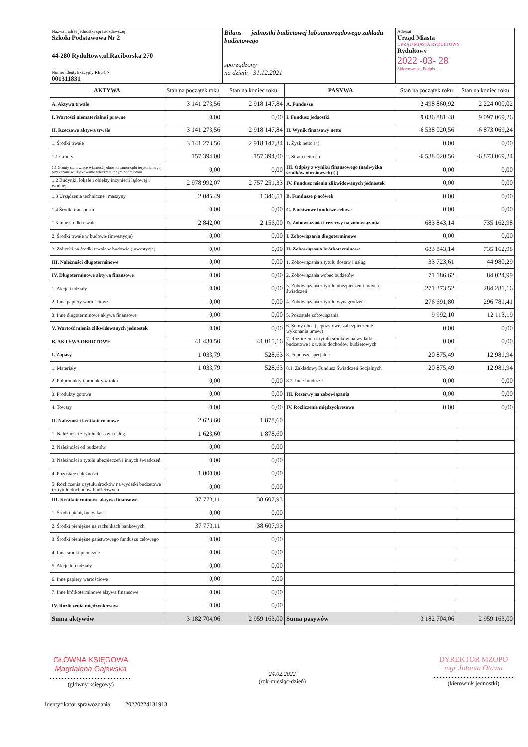| Nazwa i adres jednostki sprawozdawczej Szkoła Podstawowa Nr 2 44-280 Rydułtowy,ul.Raciborska 270 Numer identyfikacyjny REGON 001311831 | Bilans jednostki budżetowej lub samorządowego zakładu budżetowego sporządzony na dzień: 31.12.2021 | Adresat Urząd Miasta URZĄD MIASTA RYDUŁTOWY Rydułtowy 2022 -03- 28 Skierowano... Podpis... |
| AKTYWA | Stan na początek roku | Stan na koniec roku | PASYWA | Stan na początek roku | Stan na koniec roku |
| --- | --- | --- | --- | --- | --- |
| A. Aktywa trwałe | 3 141 273,56 | 2 918 147,84 | A. Fundusze | 2 498 860,92 | 2 224 000,02 |
| I. Wartości niematerialne i prawne | 0,00 | 0,00 | I. Fundusz jednostki | 9 036 881,48 | 9 097 069,26 |
| II. Rzeczowe aktywa trwałe | 3 141 273,56 | 2 918 147,84 | II. Wynik finansowy netto | -6 538 020,56 | -6 873 069,24 |
| 1. Środki trwałe | 3 141 273,56 | 2 918 147,84 | 1. Zysk netto (+) | 0,00 | 0,00 |
| 1.1 Grunty | 157 394,00 | 157 394,00 | 2. Strata netto (-) | -6 538 020,56 | -6 873 069,24 |
| 1.1 Grunty stanowiące własność jednostki samorządu terytorialnego, przekazane w użytkowanie wieczyste innym podmiotom | 0,00 | 0,00 | III. Odpisy z wyniku finansowego (nadwyżka środków obrotowych) (-) | 0,00 | 0,00 |
| 1.2 Budynki, lokale i obiekty inżynierii lądowej i wodnej | 2 978 992,07 | 2 757 251,33 | IV. Fundusz mienia zlikwidowanych jednostek | 0,00 | 0,00 |
| 1.3 Urządzenia techniczne i maszyny | 2 045,49 | 1 346,51 | B. Fundusze placówek | 0,00 | 0,00 |
| 1.4 Środki transportu | 0,00 | 0,00 | C. Państwowe fundusze celowe | 0,00 | 0,00 |
| 1.5 Inne środki trwałe | 2 842,00 | 2 156,00 | D. Zobowiązania i rezerwy na zobowiązania | 683 843,14 | 735 162,98 |
| 2. Środki trwałe w budowie (inwestycje) | 0,00 | 0,00 | I. Zobowiązania długoterminowe | 0,00 | 0,00 |
| 3. Zaliczki na środki trwałe w budowie (inwestycje) | 0,00 | 0,00 | II. Zobowiązania krótkoterminowe | 683 843,14 | 735 162,98 |
| III. Należności długoterminowe | 0,00 | 0,00 | 1. Zobowiązania z tytułu dostaw i usług | 33 723,61 | 44 980,29 |
| IV. Długoterminowe aktywa finansowe | 0,00 | 0,00 | 2. Zobowiązania wobec budżetów | 71 186,62 | 84 024,99 |
| 1. Akcje i udziały | 0,00 | 0,00 | 3. Zobowiązania z tytułu ubezpieczeń i innych świadczeń | 271 373,52 | 284 281,16 |
| 2. Inne papiery wartościowe | 0,00 | 0,00 | 4. Zobowiązania z tytułu wynagrodzeń | 276 691,80 | 296 781,41 |
| 3. Inne długoterminowe aktywa finansowe | 0,00 | 0,00 | 5. Pozostałe zobowiązania | 9 992,10 | 12 113,19 |
| V. Wartość mienia zlikwidowanych jednostek | 0,00 | 0,00 | 6. Sumy obce (depozytowe, zabezpieczenie wykonania umów) | 0,00 | 0,00 |
| B. AKTYWA OBROTOWE | 41 430,50 | 41 015,16 | 7. Rozliczenia z tytułu środków na wydatki budżetowe i z tytułu dochodów budżetowych | 0,00 | 0,00 |
| I. Zapasy | 1 033,79 | 528,63 | 8. Fundusze specjalne | 20 875,49 | 12 981,94 |
| 1. Materiały | 1 033,79 | 528,63 | 8.1. Zakładowy Fundusz Świadczeń Socjalnych | 20 875,49 | 12 981,94 |
| 2. Półprodukty i produkty w toku | 0,00 | 0,00 | 8.2. Inne fundusze | 0,00 | 0,00 |
| 3. Produkty gotowe | 0,00 | 0,00 | III. Rezerwy na zobowiązania | 0,00 | 0,00 |
| 4. Towary | 0,00 | 0,00 | IV. Rozliczenia międzyokresowe | 0,00 | 0,00 |
| II. Należności krótkoterminowe | 2 623,60 | 1 878,60 | | | |
| 1. Należności z tytułu dostaw i usług | 1 623,60 | 1 878,60 | | | |
| 2. Należności od budżetów | 0,00 | 0,00 | | | |
| 3. Należności z tytułu ubezpieczeń i innych świadczeń | 0,00 | 0,00 | | | |
| 4. Pozostałe należności | 1 000,00 | 0,00 | | | |
| 5. Rozliczenia z tytułu środków na wydatki budżetowe i z tytułu dochodów budżetowych | 0,00 | 0,00 | | | |
| III. Krótkoterminowe aktywa finansowe | 37 773,11 | 38 607,93 | | | |
| 1. Środki pieniężne w kasie | 0,00 | 0,00 | | | |
| 2. Środki pieniężne na rachunkach bankowych | 37 773,11 | 38 607,93 | | | |
| 3. Środki pieniężne państwowego funduszu celowego | 0,00 | 0,00 | | | |
| 4. Inne środki pieniężne | 0,00 | 0,00 | | | |
| 5. Akcje lub udziały | 0,00 | 0,00 | | | |
| 6. Inne papiery wartościowe | 0,00 | 0,00 | | | |
| 7. Inne krótkoterminowe aktywa finansowe | 0,00 | 0,00 | | | |
| IV. Rozliczenia międzyokresowe | 0,00 | 0,00 | | | |
| Suma aktywów | 3 182 704,06 | 2 959 163,00 | Suma pasywów | 3 182 704,06 | 2 959 163,00 |
GŁÓWNA KSIĘGOWA
Magdalena Gajewska
.......................................................
(główny księgowy)
24.02.2022
(rok-miesiąc-dzień)
DYREKTOR MZOPO
mgr Jolanta Otawa
.......................................................
(kierownik jednostki)
Identyfikator sprawozdania: 20220224131913